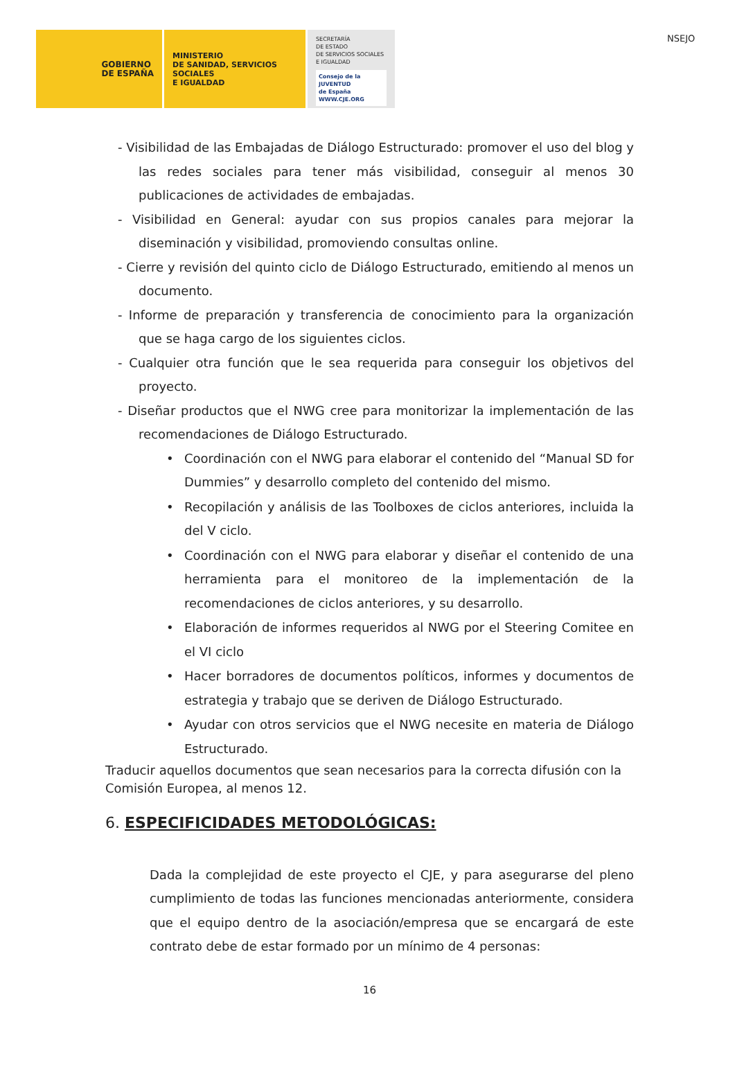NSEJO
GOBIERNO
DE ESPAÑA
MINISTERIO
DE SANIDAD, SERVICIOS SOCIALES
E IGUALDAD
SECRETARÍA
DE ESTADO
DE SERVICIOS SOCIALES
E IGUALDAD
Consejo de la
JUVENTUD
de España
WWW.CJE.ORG
- Visibilidad de las Embajadas de Diálogo Estructurado: promover el uso del blog y las redes sociales para tener más visibilidad, conseguir al menos 30 publicaciones de actividades de embajadas.
- Visibilidad en General: ayudar con sus propios canales para mejorar la diseminación y visibilidad, promoviendo consultas online.
- Cierre y revisión del quinto ciclo de Diálogo Estructurado, emitiendo al menos un documento.
- Informe de preparación y transferencia de conocimiento para la organización que se haga cargo de los siguientes ciclos.
- Cualquier otra función que le sea requerida para conseguir los objetivos del proyecto.
- Diseñar productos que el NWG cree para monitorizar la implementación de las recomendaciones de Diálogo Estructurado.
• Coordinación con el NWG para elaborar el contenido del “Manual SD for Dummies” y desarrollo completo del contenido del mismo.
• Recopilación y análisis de las Toolboxes de ciclos anteriores, incluida la del V ciclo.
• Coordinación con el NWG para elaborar y diseñar el contenido de una herramienta para el monitoreo de la implementación de la recomendaciones de ciclos anteriores, y su desarrollo.
• Elaboración de informes requeridos al NWG por el Steering Comitee en el VI ciclo
• Hacer borradores de documentos políticos, informes y documentos de estrategia y trabajo que se deriven de Diálogo Estructurado.
• Ayudar con otros servicios que el NWG necesite en materia de Diálogo Estructurado.
Traducir aquellos documentos que sean necesarios para la correcta difusión con la Comisión Europea, al menos 12.
6. ESPECIFICIDADES METODOLÓGICAS:
Dada la complejidad de este proyecto el CJE, y para asegurarse del pleno cumplimiento de todas las funciones mencionadas anteriormente, considera que el equipo dentro de la asociación/empresa que se encargará de este contrato debe de estar formado por un mínimo de 4 personas:
16